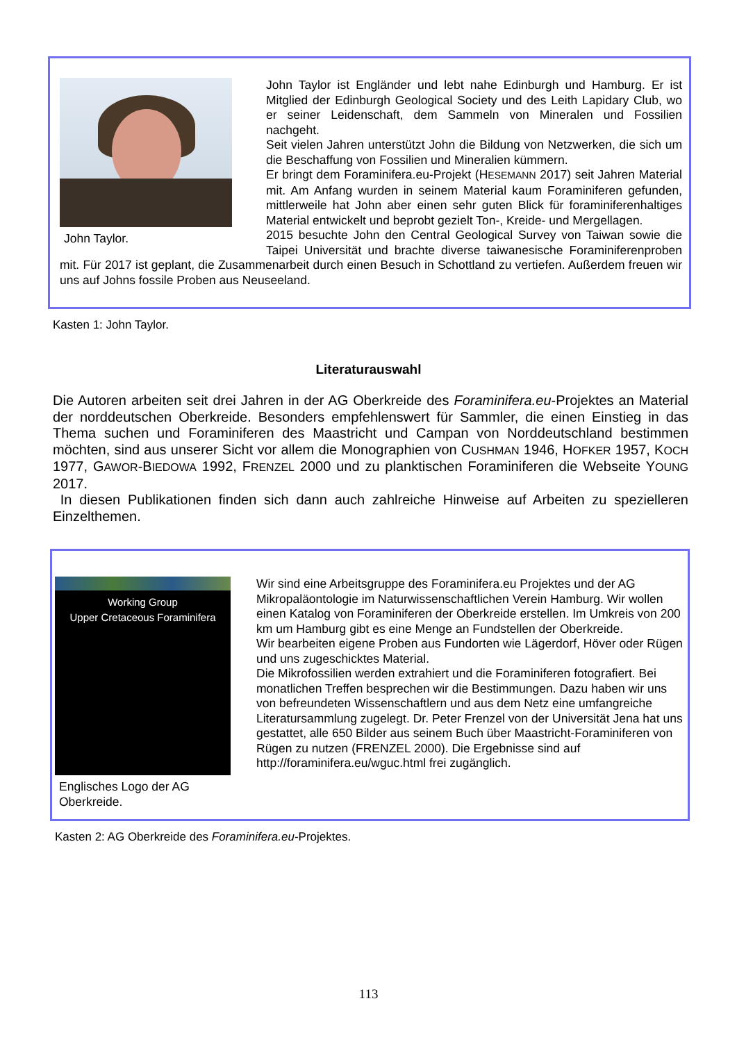John Taylor.
John Taylor ist Engländer und lebt nahe Edinburgh und Hamburg. Er ist Mitglied der Edinburgh Geological Society und des Leith Lapidary Club, wo er seiner Leidenschaft, dem Sammeln von Mineralen und Fossilien nachgeht.
Seit vielen Jahren unterstützt John die Bildung von Netzwerken, die sich um die Beschaffung von Fossilien und Mineralien kümmern.
Er bringt dem Foraminifera.eu-Projekt (HESEMANN 2017) seit Jahren Material mit. Am Anfang wurden in seinem Material kaum Foraminiferen gefunden, mittlerweile hat John aber einen sehr guten Blick für foraminiferenhaltiges Material entwickelt und beprobt gezielt Ton-, Kreide- und Mergellagen.
2015 besuchte John den Central Geological Survey von Taiwan sowie die Taipei Universität und brachte diverse taiwanesische Foraminiferenproben mit. Für 2017 ist geplant, die Zusammenarbeit durch einen Besuch in Schottland zu vertiefen. Außerdem freuen wir uns auf Johns fossile Proben aus Neuseeland.
Kasten 1: John Taylor.
Literaturauswahl
Die Autoren arbeiten seit drei Jahren in der AG Oberkreide des Foraminifera.eu-Projektes an Material der norddeutschen Oberkreide. Besonders empfehlenswert für Sammler, die einen Einstieg in das Thema suchen und Foraminiferen des Maastricht und Campan von Norddeutschland bestimmen möchten, sind aus unserer Sicht vor allem die Monographien von CUSHMAN 1946, HOFKER 1957, KOCH 1977, GAWOR-BIEDOWA 1992, FRENZEL 2000 und zu planktischen Foraminiferen die Webseite YOUNG 2017.
In diesen Publikationen finden sich dann auch zahlreiche Hinweise auf Arbeiten zu spezielleren Einzelthemen.
Working Group
Upper Cretaceous Foraminifera
Englisches Logo der AG Oberkreide.
Wir sind eine Arbeitsgruppe des Foraminifera.eu Projektes und der AG Mikropaläontologie im Naturwissenschaftlichen Verein Hamburg. Wir wollen einen Katalog von Foraminiferen der Oberkreide erstellen. Im Umkreis von 200 km um Hamburg gibt es eine Menge an Fundstellen der Oberkreide.
Wir bearbeiten eigene Proben aus Fundorten wie Lägerdorf, Höver oder Rügen und uns zugeschicktes Material.
Die Mikrofossilien werden extrahiert und die Foraminiferen fotografiert. Bei monatlichen Treffen besprechen wir die Bestimmungen. Dazu haben wir uns von befreundeten Wissenschaftlern und aus dem Netz eine umfangreiche Literatursammlung zugelegt. Dr. Peter Frenzel von der Universität Jena hat uns gestattet, alle 650 Bilder aus seinem Buch über Maastricht-Foraminiferen von Rügen zu nutzen (FRENZEL 2000). Die Ergebnisse sind auf http://foraminifera.eu/wguc.html frei zugänglich.
Kasten 2: AG Oberkreide des Foraminifera.eu-Projektes.
113